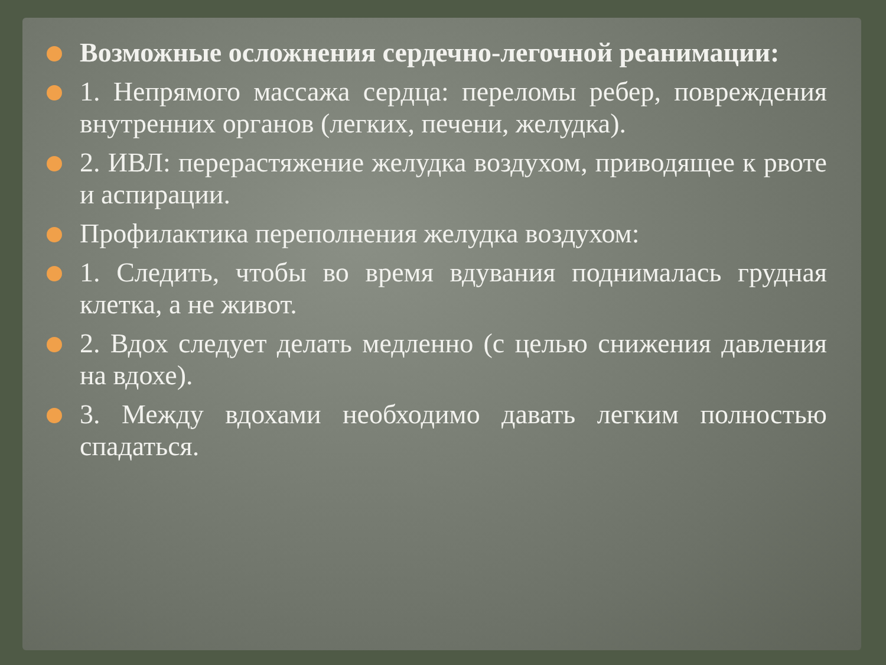Возможные осложнения сердечно-легочной реанимации:
1. Непрямого массажа сердца: переломы ребер, повреждения внутренних органов (легких, печени, желудка).
2. ИВЛ: перерастяжение желудка воздухом, приводящее к рвоте и аспирации.
Профилактика переполнения желудка воздухом:
1. Следить, чтобы во время вдувания поднималась грудная клетка, а не живот.
2. Вдох следует делать медленно (с целью снижения давления на вдохе).
3. Между вдохами необходимо давать легким полностью спадаться.